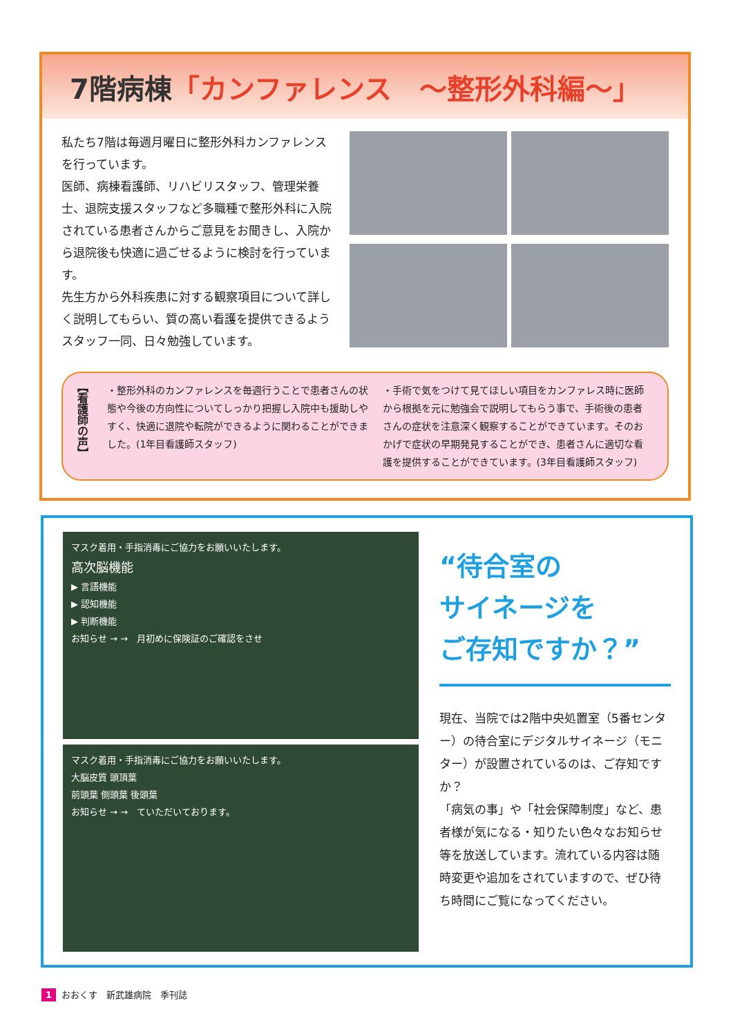7階病棟「カンファレンス　～整形外科編～」
私たち7階は毎週月曜日に整形外科カンファレンスを行っています。
医師、病棟看護師、リハビリスタッフ、管理栄養士、退院支援スタッフなど多職種で整形外科に入院されている患者さんからご意見をお聞きし、入院から退院後も快適に過ごせるように検討を行っています。
先生方から外科疾患に対する観察項目について詳しく説明してもらい、質の高い看護を提供できるようスタッフ一同、日々勉強しています。
【看護師の声】
・整形外科のカンファレンスを毎週行うことで患者さんの状態や今後の方向性についてしっかり把握し入院中も援助しやすく、快適に退院や転院ができるように関わることができました。(1年目看護師スタッフ)
・手術で気をつけて見てほしい項目をカンファレス時に医師から根拠を元に勉強会で説明してもらう事で、手術後の患者さんの症状を注意深く観察することができています。そのおかげで症状の早期発見することができ、患者さんに適切な看護を提供することができています。(3年目看護師スタッフ)
マスク着用・手指消毒にご協力をお願いいたします。
高次脳機能
▶ 言語機能
▶ 認知機能
▶ 判断機能
お知らせ → →　月初めに保険証のご確認をさせ
マスク着用・手指消毒にご協力をお願いいたします。
大脳皮質 頭頂葉
前頭葉 側頭葉 後頭葉
お知らせ → →　ていただいております。
“待合室の
サイネージを
ご存知ですか？”
現在、当院では2階中央処置室（5番センター）の待合室にデジタルサイネージ（モニター）が設置されているのは、ご存知ですか？
「病気の事」や「社会保障制度」など、患者様が気になる・知りたい色々なお知らせ等を放送しています。流れている内容は随時変更や追加をされていますので、ぜひ待ち時間にご覧になってください。
1 おおくす　新武雄病院　季刊誌